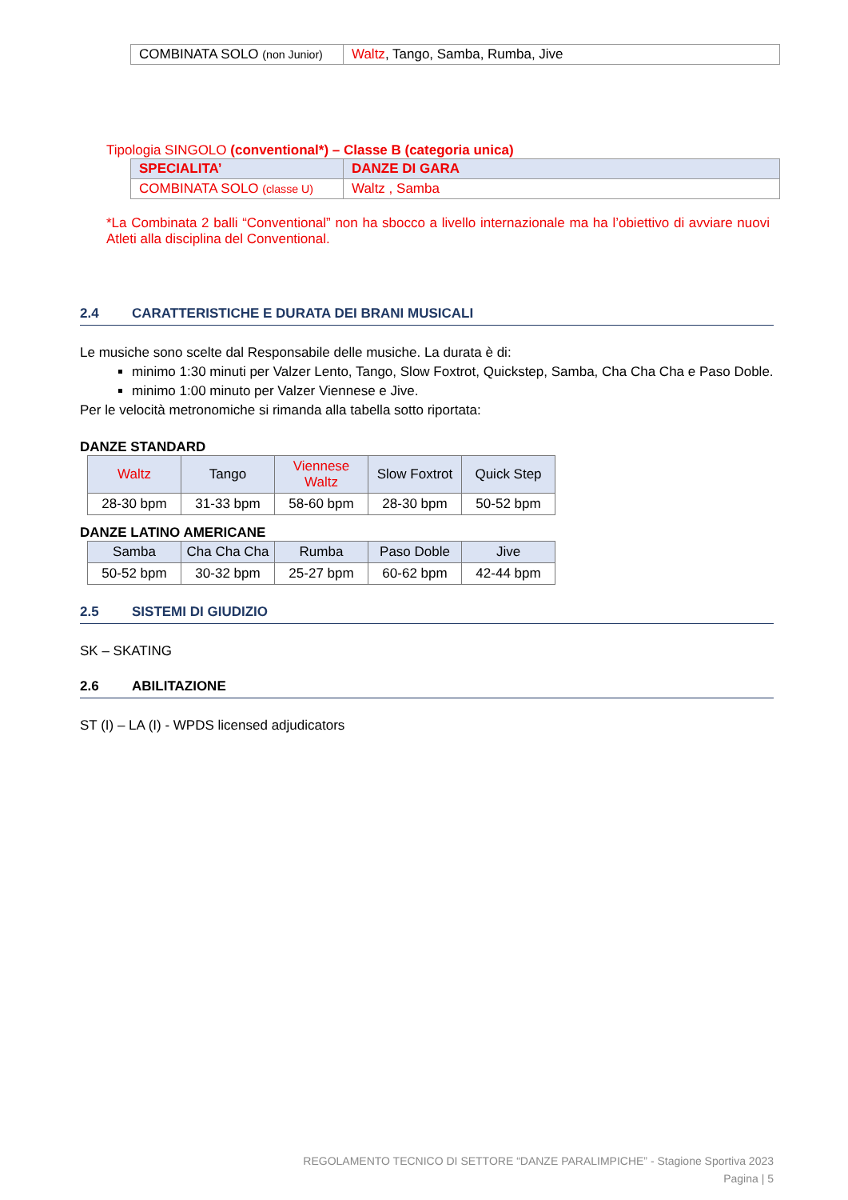| COMBINATA SOLO (non Junior) | Waltz , Tango, Samba, Rumba, Jive |
Tipologia SINGOLO (conventional*) – Classe B (categoria unica)
| SPECIALITA’ | DANZE DI GARA |
| --- | --- |
| COMBINATA SOLO (classe U) | Waltz , Samba |
*La Combinata 2 balli “Conventional” non ha sbocco a livello internazionale ma ha l’obiettivo di avviare nuovi Atleti alla disciplina del Conventional.
2.4 CARATTERISTICHE E DURATA DEI BRANI MUSICALI
Le musiche sono scelte dal Responsabile delle musiche. La durata è di:
minimo 1:30 minuti per Valzer Lento, Tango, Slow Foxtrot, Quickstep, Samba, Cha Cha Cha e Paso Doble.
minimo 1:00 minuto per Valzer Viennese e Jive.
Per le velocità metronomiche si rimanda alla tabella sotto riportata:
DANZE STANDARD
| Waltz | Tango | Viennese Waltz | Slow Foxtrot | Quick Step |
| --- | --- | --- | --- | --- |
| 28-30 bpm | 31-33 bpm | 58-60 bpm | 28-30 bpm | 50-52 bpm |
DANZE LATINO AMERICANE
| Samba | Cha Cha Cha | Rumba | Paso Doble | Jive |
| --- | --- | --- | --- | --- |
| 50-52 bpm | 30-32 bpm | 25-27 bpm | 60-62 bpm | 42-44 bpm |
2.5 SISTEMI DI GIUDIZIO
SK – SKATING
2.6 ABILITAZIONE
ST (I) – LA (I) - WPDS licensed adjudicators
REGOLAMENTO TECNICO DI SETTORE “DANZE PARALIMPICHE” - Stagione Sportiva 2023
Pagina | 5